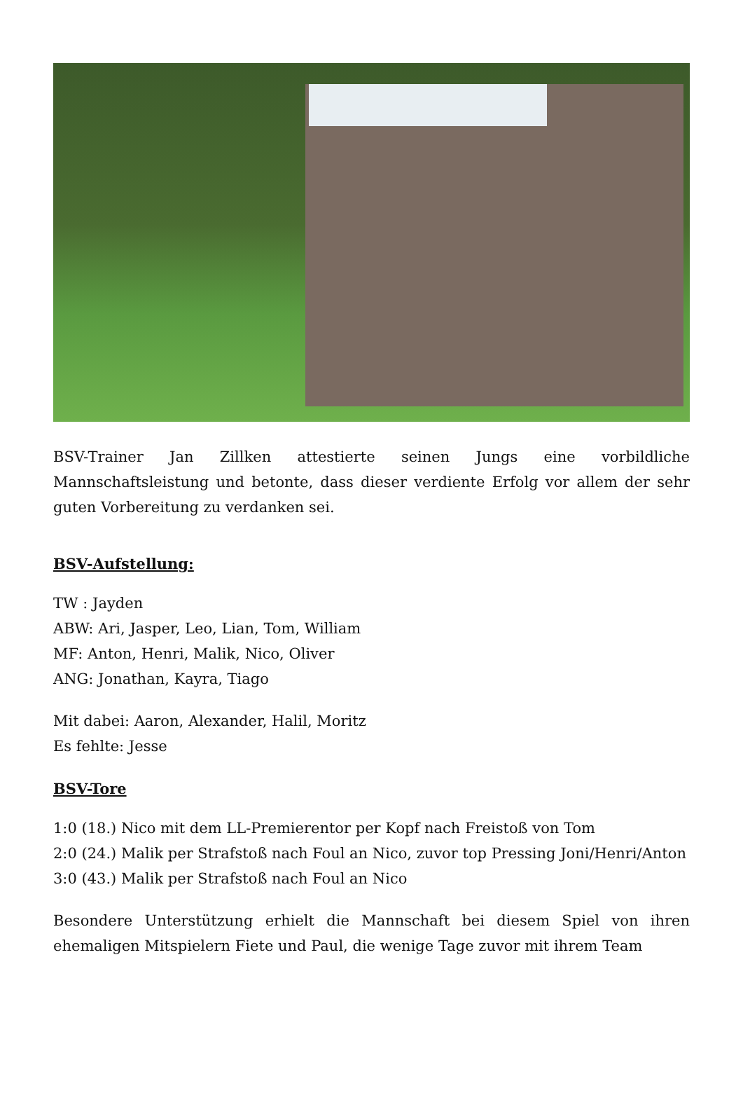BSV-Trainer Jan Zillken attestierte seinen Jungs eine vorbildliche Mannschaftsleistung und betonte, dass dieser verdiente Erfolg vor allem der sehr guten Vorbereitung zu verdanken sei.
BSV-Aufstellung:
TW : Jayden
ABW: Ari, Jasper, Leo, Lian, Tom, William
MF: Anton, Henri, Malik, Nico, Oliver
ANG: Jonathan, Kayra, Tiago
Mit dabei: Aaron, Alexander, Halil, Moritz
Es fehlte: Jesse
BSV-Tore
1:0 (18.) Nico mit dem LL-Premierentor per Kopf nach Freistoß von Tom
2:0 (24.) Malik per Strafstoß nach Foul an Nico, zuvor top Pressing Joni/Henri/Anton
3:0 (43.) Malik per Strafstoß nach Foul an Nico
Besondere Unterstützung erhielt die Mannschaft bei diesem Spiel von ihren ehemaligen Mitspielern Fiete und Paul, die wenige Tage zuvor mit ihrem Team